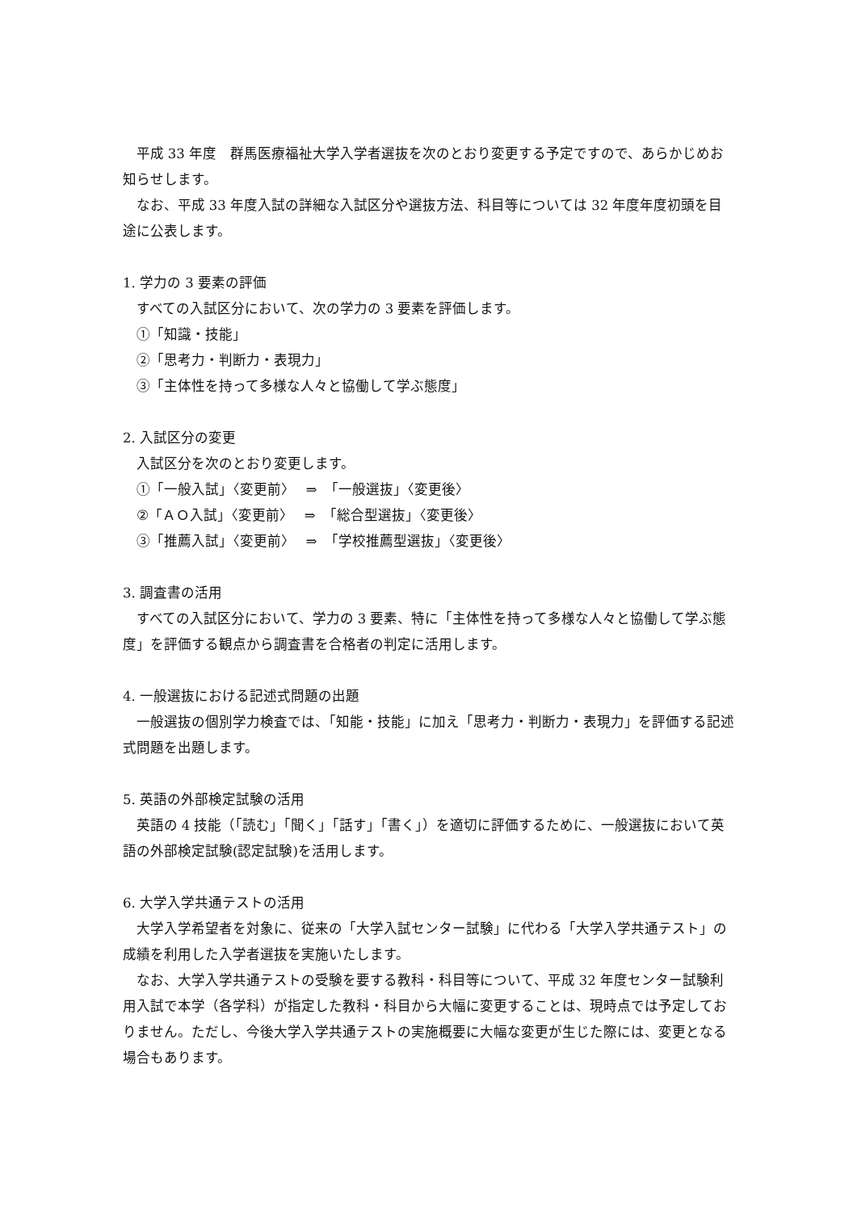平成 33 年度　群馬医療福祉大学入学者選抜を次のとおり変更する予定ですので、あらかじめお知らせします。
なお、平成 33 年度入試の詳細な入試区分や選抜方法、科目等については 32 年度年度初頭を目途に公表します。
1. 学力の 3 要素の評価
すべての入試区分において、次の学力の 3 要素を評価します。
①「知識・技能」
②「思考力・判断力・表現力」
③「主体性を持って多様な人々と協働して学ぶ態度」
2. 入試区分の変更
入試区分を次のとおり変更します。
①「一般入試」〈変更前〉　 ⇒　「一般選抜」〈変更後〉
②「ＡＯ入試」〈変更前〉　 ⇒　「総合型選抜」〈変更後〉
③「推薦入試」〈変更前〉　 ⇒　「学校推薦型選抜」〈変更後〉
3. 調査書の活用
すべての入試区分において、学力の 3 要素、特に「主体性を持って多様な人々と協働して学ぶ態度」を評価する観点から調査書を合格者の判定に活用します。
4. 一般選抜における記述式問題の出題
一般選抜の個別学力検査では、「知能・技能」に加え「思考力・判断力・表現力」を評価する記述式問題を出題します。
5. 英語の外部検定試験の活用
英語の 4 技能（「読む」「聞く」「話す」「書く」）を適切に評価するために、一般選抜において英語の外部検定試験(認定試験)を活用します。
6. 大学入学共通テストの活用
大学入学希望者を対象に、従来の「大学入試センター試験」に代わる「大学入学共通テスト」の成績を利用した入学者選抜を実施いたします。
なお、大学入学共通テストの受験を要する教科・科目等について、平成 32 年度センター試験利用入試で本学（各学科）が指定した教科・科目から大幅に変更することは、現時点では予定しておりません。ただし、今後大学入学共通テストの実施概要に大幅な変更が生じた際には、変更となる場合もあります。